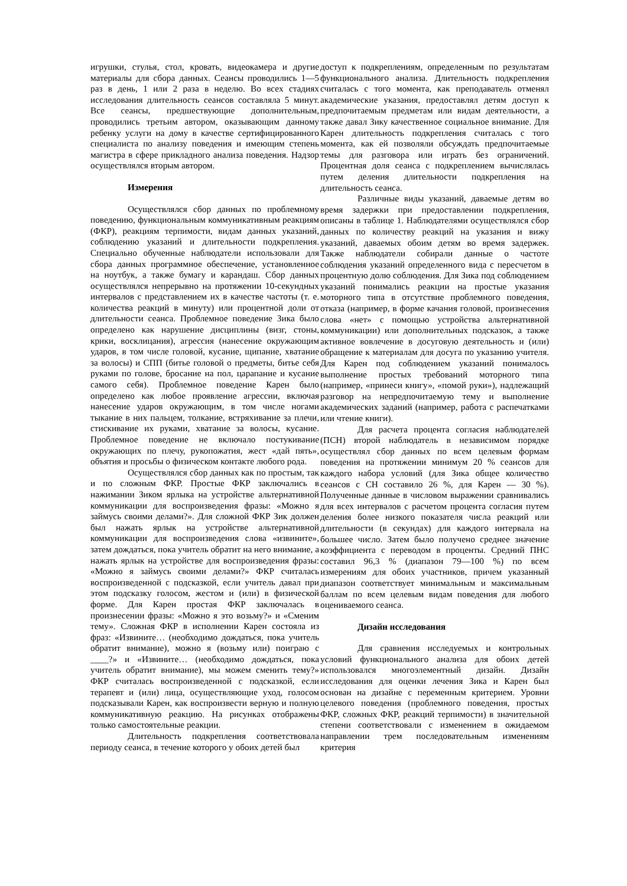игрушки, стулья, стол, кровать, видеокамера и другие материалы для сбора данных. Сеансы проводились 1—5 раз в день, 1 или 2 раза в неделю. Во всех стадиях исследования длительность сеансов составляла 5 минут. Все сеансы, предшествующие дополнительным, проводились третьим автором, оказывающим данному ребенку услуги на дому в качестве сертифицированного специалиста по анализу поведения и имеющим степень магистра в сфере прикладного анализа поведения. Надзор осуществлялся вторым автором.
Измерения
Осуществлялся сбор данных по проблемному поведению, функциональным коммуникативным реакциям (ФКР), реакциям терпимости, видам данных указаний, соблюдению указаний и длительности подкрепления. Специально обученные наблюдатели использовали для сбора данных программное обеспечение, установленное на ноутбук, а также бумагу и карандаш. Сбор данных осуществлялся непрерывно на протяжении 10-секундных интервалов с представлением их в качестве частоты (т. е. количества реакций в минуту) или процентной доли от длительности сеанса. Проблемное поведение Зика было определено как нарушение дисциплины (визг, стоны, крики, восклицания), агрессия (нанесение окружающим ударов, в том числе головой, кусание, щипание, хватание за волосы) и СПП (битье головой о предметы, битье себя руками по голове, бросание на пол, царапание и кусание самого себя). Проблемное поведение Карен было определено как любое проявление агрессии, включая нанесение ударов окружающим, в том числе ногами тыкание в них пальцем, толкание, встряхивание за плечи, стискивание их руками, хватание за волосы, кусание. Проблемное поведение не включало постукивание окружающих по плечу, рукопожатия, жест «дай пять», объятия и просьбы о физическом контакте любого рода.
Осуществлялся сбор данных как по простым, так и по сложным ФКР. Простые ФКР заключались в нажимании Зиком ярлыка на устройстве альтернативной коммуникации для воспроизведения фразы: «Можно я займусь своими делами?». Для сложной ФКР Зик должен был нажать ярлык на устройстве альтернативной коммуникации для воспроизведения слова «извините», затем дождаться, пока учитель обратит на него внимание, а нажать ярлык на устройстве для воспроизведения фразы: «Можно я займусь своими делами?» ФКР считалась воспроизведенной с подсказкой, если учитель давал при этом подсказку голосом, жестом и (или) в физической форме. Для Карен простая ФКР заключалась в произнесении фразы: «Можно я это возьму?» и «Сменим тему». Сложная ФКР в исполнении Карен состояла из фраз: «Извините… (необходимо дождаться, пока учитель обратит внимание), можно я (возьму или) поиграю с ____?» и «Извините… (необходимо дождаться, пока учитель обратит внимание), мы можем сменить тему?» ФКР считалась воспроизведенной с подсказкой, если терапевт и (или) лица, осуществляющие уход, голосом подсказывали Карен, как воспроизвести верную и полную коммуникативную реакцию. На рисунках отображены только самостоятельные реакции.
Длительность подкрепления соответствовала периоду сеанса, в течение которого у обоих детей был
доступ к подкреплениям, определенным по результатам функционального анализа. Длительность подкрепления считалась с того момента, как преподаватель отменял академические указания, предоставлял детям доступ к предпочитаемым предметам или видам деятельности, а также давал Зику качественное социальное внимание. Для Карен длительность подкрепления считалась с того момента, как ей позволяли обсуждать предпочитаемые темы для разговора или играть без ограничений. Процентная доля сеанса с подкреплением вычислялась путем деления длительности подкрепления на длительность сеанса.
Различные виды указаний, даваемые детям во время задержки при предоставлении подкрепления, описаны в таблице 1. Наблюдателями осуществлялся сбор данных по количеству реакций на указания и вижу указаний, даваемых обоим детям во время задержек. Также наблюдатели собирали данные о частоте соблюдения указаний определенного вида с пересчетом в процентную долю соблюдения. Для Зика под соблюдением указаний понимались реакции на простые указания моторного типа в отсутствие проблемного поведения, отказа (например, в форме качания головой, произнесения слова «нет» с помощью устройства альтернативной коммуникации) или дополнительных подсказок, а также активное вовлечение в досуговую деятельность и (или) обращение к материалам для досуга по указанию учителя. Для Карен под соблюдением указаний понималось выполнение простых требований моторного типа (например, «принеси книгу», «помой руки»), надлежащий разговор на непредпочитаемую тему и выполнение академических заданий (например, работа с распечатками или чтение книги).
Для расчета процента согласия наблюдателей (ПСН) второй наблюдатель в независимом порядке осуществлял сбор данных по всем целевым формам поведения на протяжении минимум 20 % сеансов для каждого набора условий (для Зика общее количество сеансов с СН составило 26 %, для Карен — 30 %). Полученные данные в числовом выражении сравнивались для всех интервалов с расчетом процента согласия путем деления более низкого показателя числа реакций или длительности (в секундах) для каждого интервала на большее число. Затем было получено среднее значение коэффициента с переводом в проценты. Средний ПНС составил 96,3 % (диапазон 79—100 %) по всем измерениям для обоих участников, причем указанный диапазон соответствует минимальным и максимальным баллам по всем целевым видам поведения для любого оцениваемого сеанса.
Дизайн исследования
Для сравнения исследуемых и контрольных условий функционального анализа для обоих детей использовался многоэлементный дизайн. Дизайн исследования для оценки лечения Зика и Карен был основан на дизайне с переменным критерием. Уровни целевого поведения (проблемного поведения, простых ФКР, сложных ФКР, реакций терпимости) в значительной степени соответствовали с изменением в ожидаемом направлении трем последовательным изменениям критерия